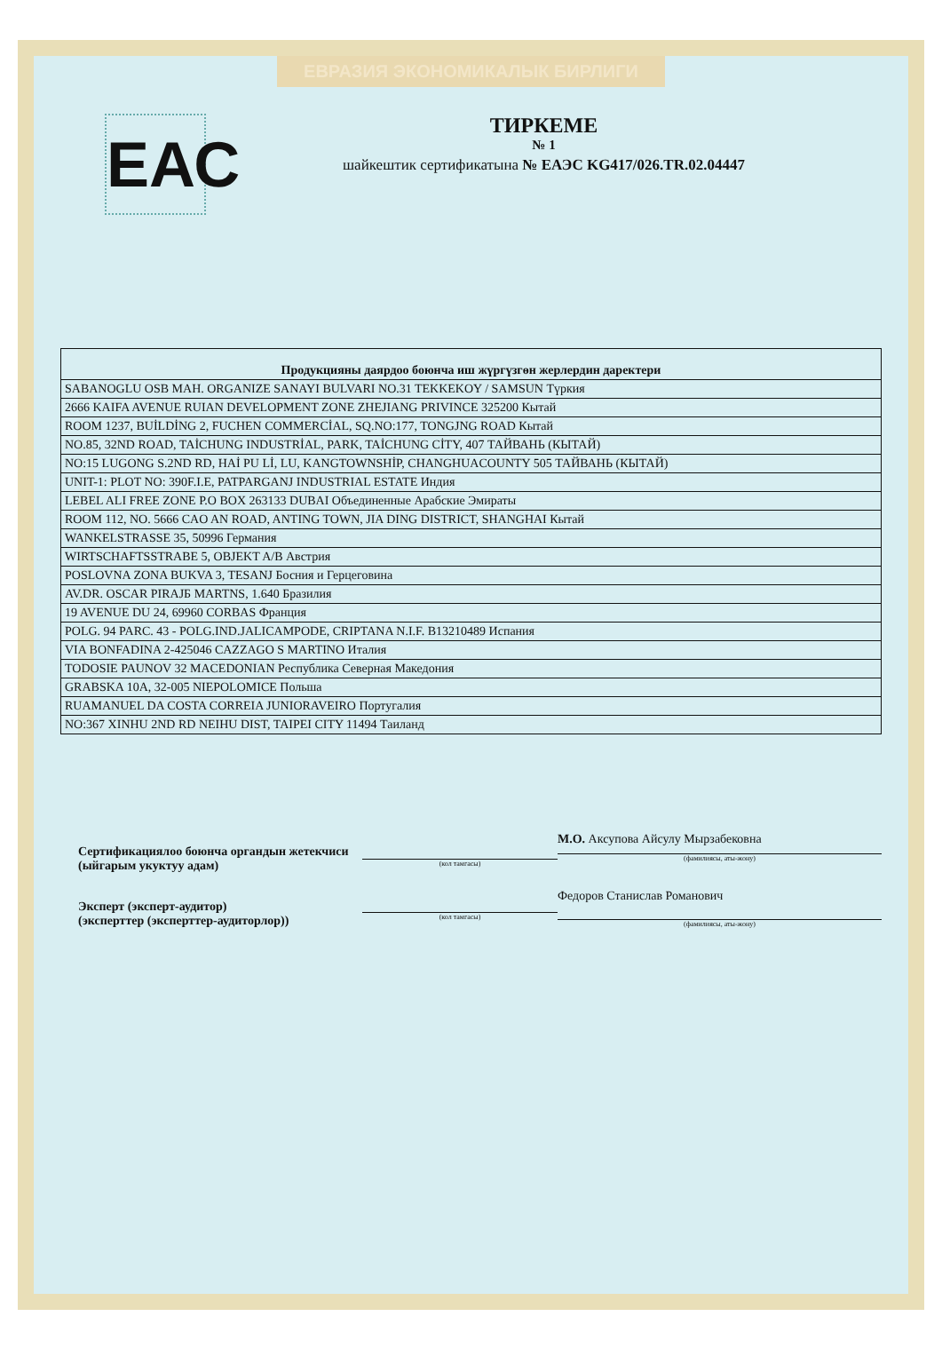ЕВРАЗИЯ ЭКОНОМИКАЛЫК БИРЛИГИ
ЕАС
ТИРКЕМЕ
№ 1
шайкештик сертификатына № ЕАЭС KG417/026.TR.02.04447
| Продукцияны даярдоо боюнча иш жүргүзгөн жерлердин даректери |
| --- |
| SABANOGLU OSB MAH. ORGANIZE SANAYI BULVARI NO.31 TEKKEKOY / SAMSUN Түркия |
| 2666 KAIFA AVENUE RUIAN DEVELOPMENT ZONE ZHEJIANG PRIVINCE 325200 Кытай |
| ROOM 1237, BUİLDİNG 2, FUCHEN COMMERCİAL, SQ.NO:177, TONGJNG ROAD Кытай |
| NO.85, 32ND ROAD, TAİCHUNG INDUSTRİAL, PARK, TAİCHUNG CİTY, 407 ТАЙВАНЬ (КЫТАЙ) |
| NO:15 LUGONG S.2ND RD, HAİ PU Lİ, LU, KANGTOWNSHİP, CHANGHUACOUNTY 505 ТАЙВАНЬ (КЫТАЙ) |
| UNIT-1: PLOT NO: 390F.I.E, PATPARGANJ INDUSTRIAL ESTATE Индия |
| LEBEL ALI FREE ZONE P.O BOX 263133 DUBAI Объединенные Арабские Эмираты |
| ROOM 112, NO. 5666 CAO AN ROAD, ANTING TOWN, JIA DING DISTRICT, SHANGHAI Кытай |
| WANKELSTRASSE 35, 50996 Германия |
| WIRTSCHAFTSSTRABE 5, OBJEKT A/B Австрия |
| POSLOVNA ZONA BUKVA 3, TESANJ Босния и Герцеговина |
| AV.DR. OSCAR PIRAJБ MARTNS, 1.640 Бразилия |
| 19 AVENUE DU 24, 69960 CORBAS Франция |
| POLG. 94 PARC. 43 - POLG.IND.JALICAMPODE, CRIPTANA N.I.F. B13210489 Испания |
| VIA BONFADINA 2-425046 CAZZAGO S MARTINO Италия |
| TODOSIE PAUNOV 32 MACEDONIAN Республика Северная Македония |
| GRABSKA 10A, 32-005 NIEPOLOMICE Польша |
| RUAMANUEL DA COSTA CORREIA JUNIORAVEIRO Португалия |
| NO:367 XINHU 2ND RD NEIHU DIST, TAIPEI CITY 11494 Таиланд |
Сертификациялоо боюнча органдын жетекчиси (ыйгарым укуктуу адам)
Эксперт (эксперт-аудитор)
(эксперттер (эксперттер-аудиторлор))
(кол тамгасы)
(кол тамгасы)
М.О. Аксупова Айсулу Мырзабековна
(фамилиясы, аты-жону)
Федоров Станислав Романович
(фамилиясы, аты-жону)